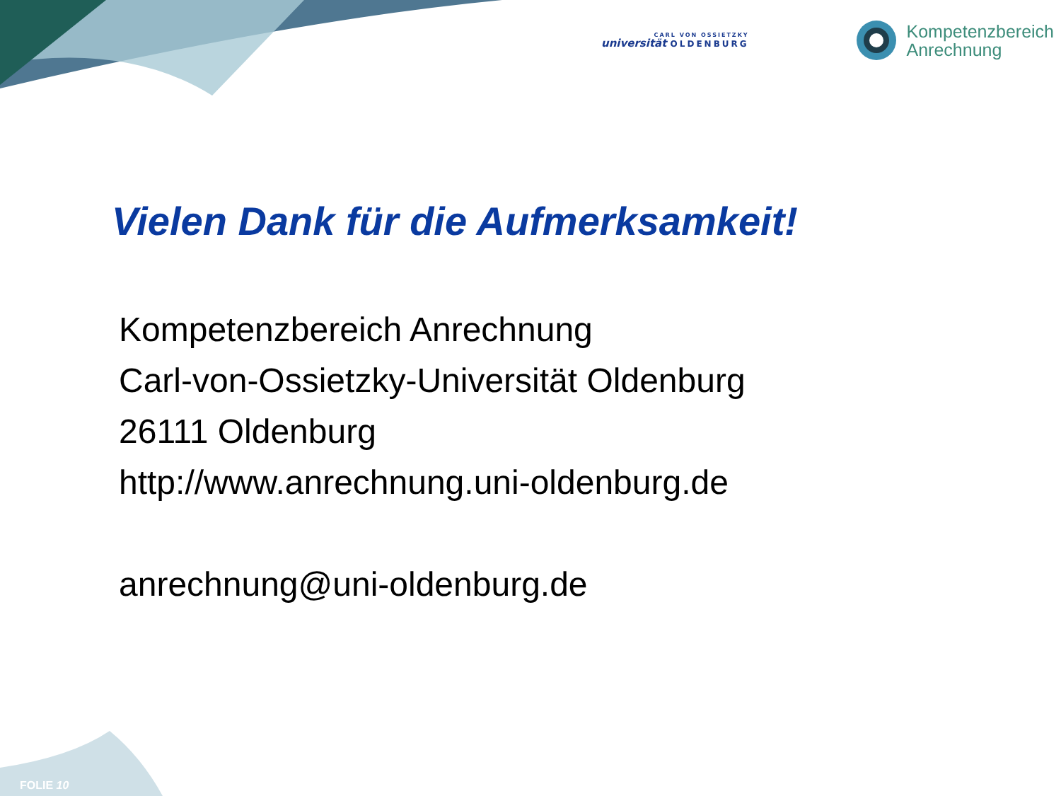CARL VON OSSIETZKY
universität OLDENBURG
Kompetenzbereich
Anrechnung
Vielen Dank für die Aufmerksamkeit!
Kompetenzbereich Anrechnung
Carl-von-Ossietzky-Universität Oldenburg
26111 Oldenburg
http://www.anrechnung.uni-oldenburg.de
anrechnung@uni-oldenburg.de
FOLIE 10